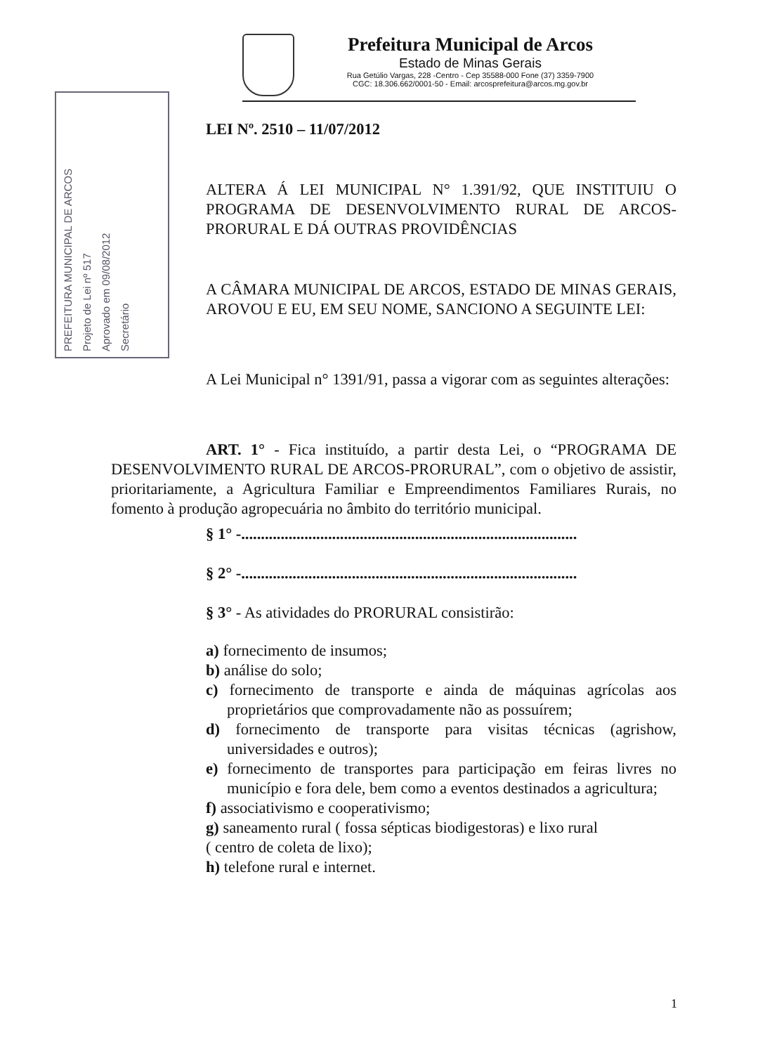Prefeitura Municipal de Arcos
Estado de Minas Gerais
Rua Getúlio Vargas, 228 -Centro - Cep 35588-000 Fone (37) 3359-7900
CGC: 18.306.662/0001-50 - Email: arcosprefeitura@arcos.mg.gov.br
PREFEITURA MUNICIPAL DE ARCOS
Projeto de Lei nº 517
Aprovado em 09/08/2012
Secretário
LEI Nº. 2510 – 11/07/2012
ALTERA Á LEI MUNICIPAL N° 1.391/92, QUE INSTITUIU O PROGRAMA DE DESENVOLVIMENTO RURAL DE ARCOS-PRORURAL E DÁ OUTRAS PROVIDÊNCIAS
A CÂMARA MUNICIPAL DE ARCOS, ESTADO DE MINAS GERAIS, AROVOU E EU, EM SEU NOME, SANCIONO A SEGUINTE LEI:
A Lei Municipal n° 1391/91, passa a vigorar com as seguintes alterações:
ART. 1° - Fica instituído, a partir desta Lei, o “PROGRAMA DE DESENVOLVIMENTO RURAL DE ARCOS-PRORURAL”, com o objetivo de assistir, prioritariamente, a Agricultura Familiar e Empreendimentos Familiares Rurais, no fomento à produção agropecuária no âmbito do território municipal.
§ 1° -.....................................................................................
§ 2° -.....................................................................................
§ 3° - As atividades do PRORURAL consistirão:
a) fornecimento de insumos;
b) análise do solo;
c) fornecimento de transporte e ainda de máquinas agrícolas aos proprietários que comprovadamente não as possuírem;
d) fornecimento de transporte para visitas técnicas (agrishow, universidades e outros);
e) fornecimento de transportes para participação em feiras livres no município e fora dele, bem como a eventos destinados a agricultura;
f) associativismo e cooperativismo;
g) saneamento rural ( fossa sépticas biodigestoras) e lixo rural
( centro de coleta de lixo);
h) telefone rural e internet.
1